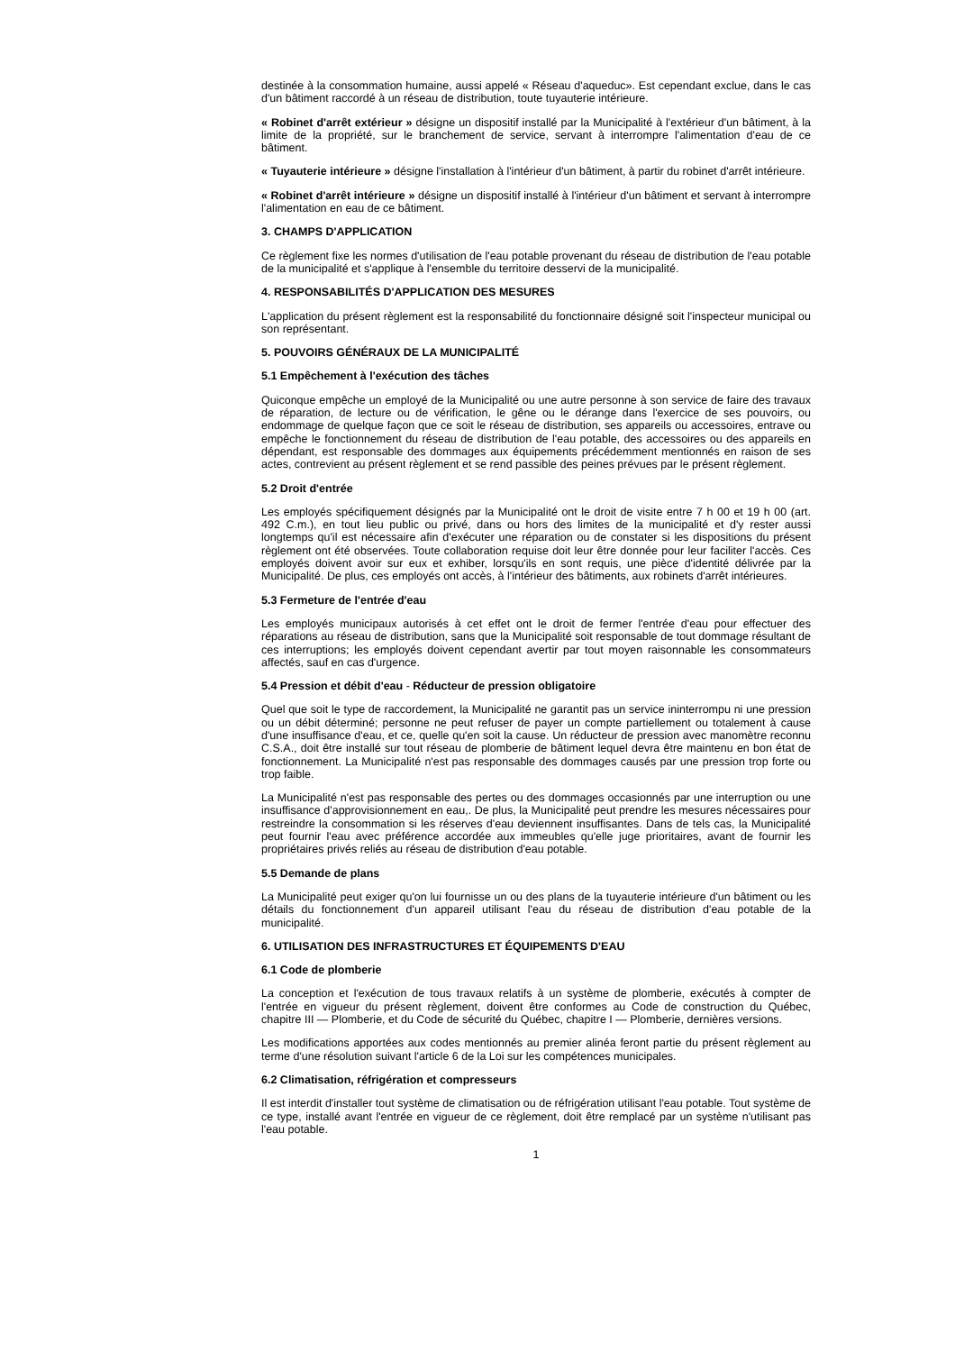destinée à la consommation humaine, aussi appelé « Réseau d'aqueduc». Est cependant exclue, dans le cas d'un bâtiment raccordé à un réseau de distribution, toute tuyauterie intérieure.
« Robinet d'arrêt extérieur » désigne un dispositif installé par la Municipalité à l'extérieur d'un bâtiment, à la limite de la propriété, sur le branchement de service, servant à interrompre l'alimentation d'eau de ce bâtiment.
« Tuyauterie intérieure » désigne l'installation à l'intérieur d'un bâtiment, à partir du robinet d'arrêt intérieure.
« Robinet d'arrêt intérieure » désigne un dispositif installé à l'intérieur d'un bâtiment et servant à interrompre l'alimentation en eau de ce bâtiment.
3. CHAMPS D'APPLICATION
Ce règlement fixe les normes d'utilisation de l'eau potable provenant du réseau de distribution de l'eau potable de la municipalité et s'applique à l'ensemble du territoire desservi de la municipalité.
4. RESPONSABILITÉS D'APPLICATION DES MESURES
L'application du présent règlement est la responsabilité du fonctionnaire désigné soit l'inspecteur municipal ou son représentant.
5. POUVOIRS GÉNÉRAUX DE LA MUNICIPALITÉ
5.1 Empêchement à l'exécution des tâches
Quiconque empêche un employé de la Municipalité ou une autre personne à son service de faire des travaux de réparation, de lecture ou de vérification, le gêne ou le dérange dans l'exercice de ses pouvoirs, ou endommage de quelque façon que ce soit le réseau de distribution, ses appareils ou accessoires, entrave ou empêche le fonctionnement du réseau de distribution de l'eau potable, des accessoires ou des appareils en dépendant, est responsable des dommages aux équipements précédemment mentionnés en raison de ses actes, contrevient au présent règlement et se rend passible des peines prévues par le présent règlement.
5.2 Droit d'entrée
Les employés spécifiquement désignés par la Municipalité ont le droit de visite entre 7 h 00 et 19 h 00 (art. 492 C.m.), en tout lieu public ou privé, dans ou hors des limites de la municipalité et d'y rester aussi longtemps qu'il est nécessaire afin d'exécuter une réparation ou de constater si les dispositions du présent règlement ont été observées. Toute collaboration requise doit leur être donnée pour leur faciliter l'accès. Ces employés doivent avoir sur eux et exhiber, lorsqu'ils en sont requis, une pièce d'identité délivrée par la Municipalité. De plus, ces employés ont accès, à l'intérieur des bâtiments, aux robinets d'arrêt intérieures.
5.3 Fermeture de l'entrée d'eau
Les employés municipaux autorisés à cet effet ont le droit de fermer l'entrée d'eau pour effectuer des réparations au réseau de distribution, sans que la Municipalité soit responsable de tout dommage résultant de ces interruptions; les employés doivent cependant avertir par tout moyen raisonnable les consommateurs affectés, sauf en cas d'urgence.
5.4 Pression et débit d'eau - Réducteur de pression obligatoire
Quel que soit le type de raccordement, la Municipalité ne garantit pas un service ininterrompu ni une pression ou un débit déterminé; personne ne peut refuser de payer un compte partiellement ou totalement à cause d'une insuffisance d'eau, et ce, quelle qu'en soit la cause. Un réducteur de pression avec manomètre reconnu C.S.A., doit être installé sur tout réseau de plomberie de bâtiment lequel devra être maintenu en bon état de fonctionnement. La Municipalité n'est pas responsable des dommages causés par une pression trop forte ou trop faible.
La Municipalité n'est pas responsable des pertes ou des dommages occasionnés par une interruption ou une insuffisance d'approvisionnement en eau,. De plus, la Municipalité peut prendre les mesures nécessaires pour restreindre la consommation si les réserves d'eau deviennent insuffisantes. Dans de tels cas, la Municipalité peut fournir l'eau avec préférence accordée aux immeubles qu'elle juge prioritaires, avant de fournir les propriétaires privés reliés au réseau de distribution d'eau potable.
5.5 Demande de plans
La Municipalité peut exiger qu'on lui fournisse un ou des plans de la tuyauterie intérieure d'un bâtiment ou les détails du fonctionnement d'un appareil utilisant l'eau du réseau de distribution d'eau potable de la municipalité.
6. UTILISATION DES INFRASTRUCTURES ET ÉQUIPEMENTS D'EAU
6.1 Code de plomberie
La conception et l'exécution de tous travaux relatifs à un système de plomberie, exécutés à compter de l'entrée en vigueur du présent règlement, doivent être conformes au Code de construction du Québec, chapitre III — Plomberie, et du Code de sécurité du Québec, chapitre I — Plomberie, dernières versions.
Les modifications apportées aux codes mentionnés au premier alinéa feront partie du présent règlement au terme d'une résolution suivant l'article 6 de la Loi sur les compétences municipales.
6.2 Climatisation, réfrigération et compresseurs
Il est interdit d'installer tout système de climatisation ou de réfrigération utilisant l'eau potable. Tout système de ce type, installé avant l'entrée en vigueur de ce règlement, doit être remplacé par un système n'utilisant pas l'eau potable.
1